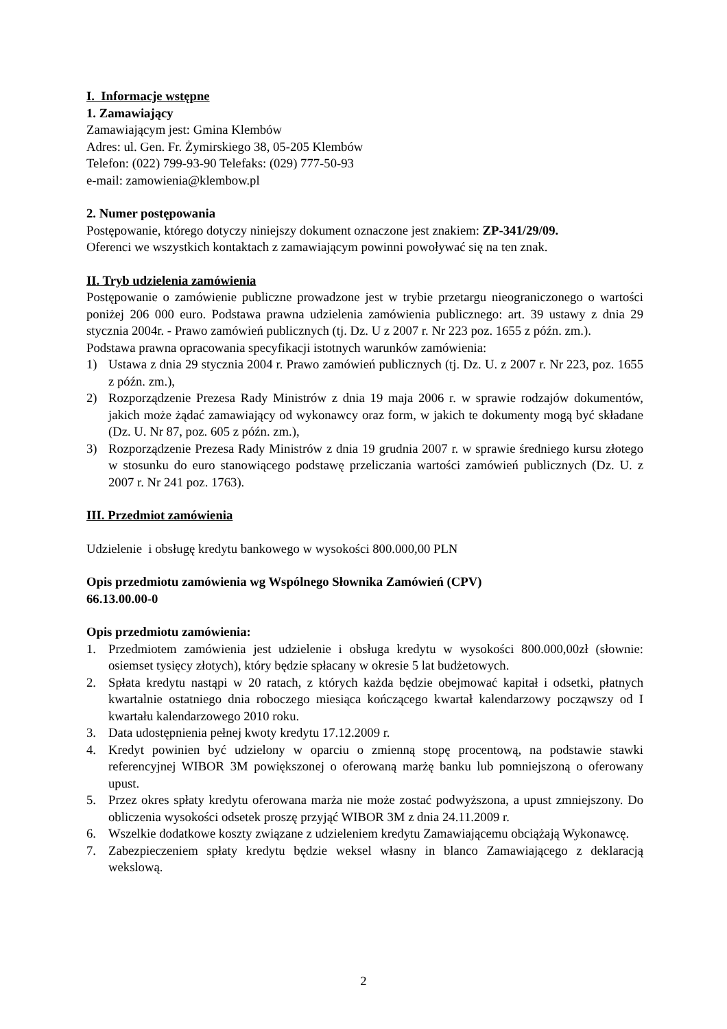I. Informacje wstępne
1. Zamawiający
Zamawiającym jest: Gmina Klembów
Adres: ul. Gen. Fr. Żymirskiego 38, 05-205 Klembów
Telefon: (022) 799-93-90 Telefaks: (029) 777-50-93
e-mail: zamowienia@klembow.pl
2. Numer postępowania
Postępowanie, którego dotyczy niniejszy dokument oznaczone jest znakiem: ZP-341/29/09.
Oferenci we wszystkich kontaktach z zamawiającym powinni powoływać się na ten znak.
II. Tryb udzielenia zamówienia
Postępowanie o zamówienie publiczne prowadzone jest w trybie przetargu nieograniczonego o wartości poniżej 206 000 euro. Podstawa prawna udzielenia zamówienia publicznego: art. 39 ustawy z dnia 29 stycznia 2004r. - Prawo zamówień publicznych (tj. Dz. U z 2007 r. Nr 223 poz. 1655 z późn. zm.).
Podstawa prawna opracowania specyfikacji istotnych warunków zamówienia:
1) Ustawa z dnia 29 stycznia 2004 r. Prawo zamówień publicznych (tj. Dz. U. z 2007 r. Nr 223, poz. 1655 z późn. zm.),
2) Rozporządzenie Prezesa Rady Ministrów z dnia 19 maja 2006 r. w sprawie rodzajów dokumentów, jakich może żądać zamawiający od wykonawcy oraz form, w jakich te dokumenty mogą być składane (Dz. U. Nr 87, poz. 605 z późn. zm.),
3) Rozporządzenie Prezesa Rady Ministrów z dnia 19 grudnia 2007 r. w sprawie średniego kursu złotego w stosunku do euro stanowiącego podstawę przeliczania wartości zamówień publicznych (Dz. U. z 2007 r. Nr 241 poz. 1763).
III. Przedmiot zamówienia
Udzielenie i obsługę kredytu bankowego w wysokości 800.000,00 PLN
Opis przedmiotu zamówienia wg Wspólnego Słownika Zamówień (CPV)
66.13.00.00-0
Opis przedmiotu zamówienia:
1. Przedmiotem zamówienia jest udzielenie i obsługa kredytu w wysokości 800.000,00zł (słownie: osiemset tysięcy złotych), który będzie spłacany w okresie 5 lat budżetowych.
2. Spłata kredytu nastąpi w 20 ratach, z których każda będzie obejmować kapitał i odsetki, płatnych kwartalnie ostatniego dnia roboczego miesiąca kończącego kwartał kalendarzowy począwszy od I kwartału kalendarzowego 2010 roku.
3. Data udostępnienia pełnej kwoty kredytu 17.12.2009 r.
4. Kredyt powinien być udzielony w oparciu o zmienną stopę procentową, na podstawie stawki referencyjnej WIBOR 3M powiększonej o oferowaną marżę banku lub pomniejszoną o oferowany upust.
5. Przez okres spłaty kredytu oferowana marża nie może zostać podwyższona, a upust zmniejszony. Do obliczenia wysokości odsetek proszę przyjąć WIBOR 3M z dnia 24.11.2009 r.
6. Wszelkie dodatkowe koszty związane z udzieleniem kredytu Zamawiającemu obciążają Wykonawcę.
7. Zabezpieczeniem spłaty kredytu będzie weksel własny in blanco Zamawiającego z deklaracją wekslową.
2